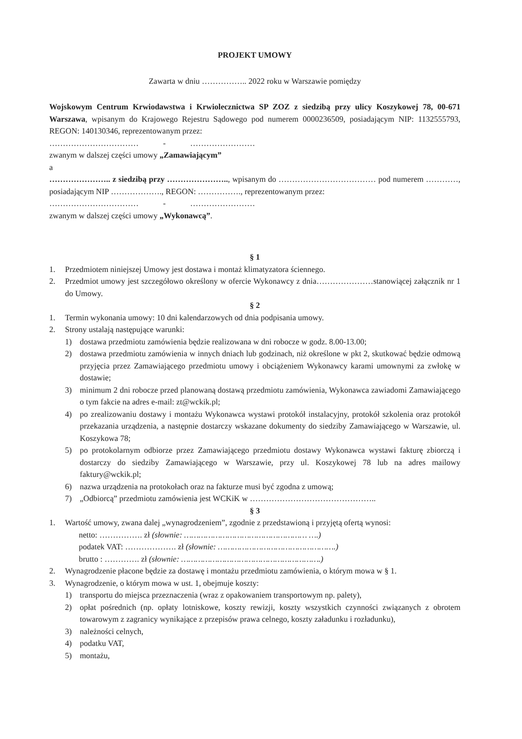PROJEKT UMOWY
Zawarta w dniu …………….. 2022 roku w Warszawie pomiędzy
Wojskowym Centrum Krwiodawstwa i Krwiolecznictwa SP ZOZ z siedzibą przy ulicy Koszykowej 78, 00-671 Warszawa, wpisanym do Krajowego Rejestru Sądowego pod numerem 0000236509, posiadającym NIP: 1132555793, REGON: 140130346, reprezentowanym przez:
…………………………… - ……………………
zwanym w dalszej części umowy „Zamawiającym”
a
………………….. z siedzibą przy ………………….., wpisanym do ……………………………… pod numerem …………, posiadającym NIP ………………., REGON: ……………., reprezentowanym przez:
…………………………… - ……………………
zwanym w dalszej części umowy „Wykonawcą”.
§ 1
1. Przedmiotem niniejszej Umowy jest dostawa i montaż klimatyzatora ściennego.
2. Przedmiot umowy jest szczegółowo określony w ofercie Wykonawcy z dnia…………………stanowiącej załącznik nr 1 do Umowy.
§ 2
1. Termin wykonania umowy: 10 dni kalendarzowych od dnia podpisania umowy.
2. Strony ustalają następujące warunki:
1) dostawa przedmiotu zamówienia będzie realizowana w dni robocze w godz. 8.00-13.00;
2) dostawa przedmiotu zamówienia w innych dniach lub godzinach, niż określone w pkt 2, skutkować będzie odmową przyjęcia przez Zamawiającego przedmiotu umowy i obciążeniem Wykonawcy karami umownymi za zwłokę w dostawie;
3) minimum 2 dni robocze przed planowaną dostawą przedmiotu zamówienia, Wykonawca zawiadomi Zamawiającego o tym fakcie na adres e-mail: zt@wckik.pl;
4) po zrealizowaniu dostawy i montażu Wykonawca wystawi protokół instalacyjny, protokół szkolenia oraz protokół przekazania urządzenia, a następnie dostarczy wskazane dokumenty do siedziby Zamawiającego w Warszawie, ul. Koszykowa 78;
5) po protokolarnym odbiorze przez Zamawiającego przedmiotu dostawy Wykonawca wystawi fakturę zbiorczą i dostarczy do siedziby Zamawiającego w Warszawie, przy ul. Koszykowej 78 lub na adres mailowy faktury@wckik.pl;
6) nazwa urządzenia na protokołach oraz na fakturze musi być zgodna z umową;
7) „Odbiorcą” przedmiotu zamówienia jest WCKiK w ………………………………………..
§ 3
1. Wartość umowy, zwana dalej „wynagrodzeniem”, zgodnie z przedstawioną i przyjętą ofertą wynosi:
netto: ……………. zł (słownie: …………………………………………… ….)
podatek VAT: ………………. zł (słownie: ………………………………………….)
brutto : …………. zł (słownie: ………………………………………………….)
2. Wynagrodzenie płacone będzie za dostawę i montażu przedmiotu zamówienia, o którym mowa w § 1.
3. Wynagrodzenie, o którym mowa w ust. 1, obejmuje koszty:
1) transportu do miejsca przeznaczenia (wraz z opakowaniem transportowym np. palety),
2) opłat pośrednich (np. opłaty lotniskowe, koszty rewizji, koszty wszystkich czynności związanych z obrotem towarowym z zagranicy wynikające z przepisów prawa celnego, koszty załadunku i rozładunku),
3) należności celnych,
4) podatku VAT,
5) montażu,